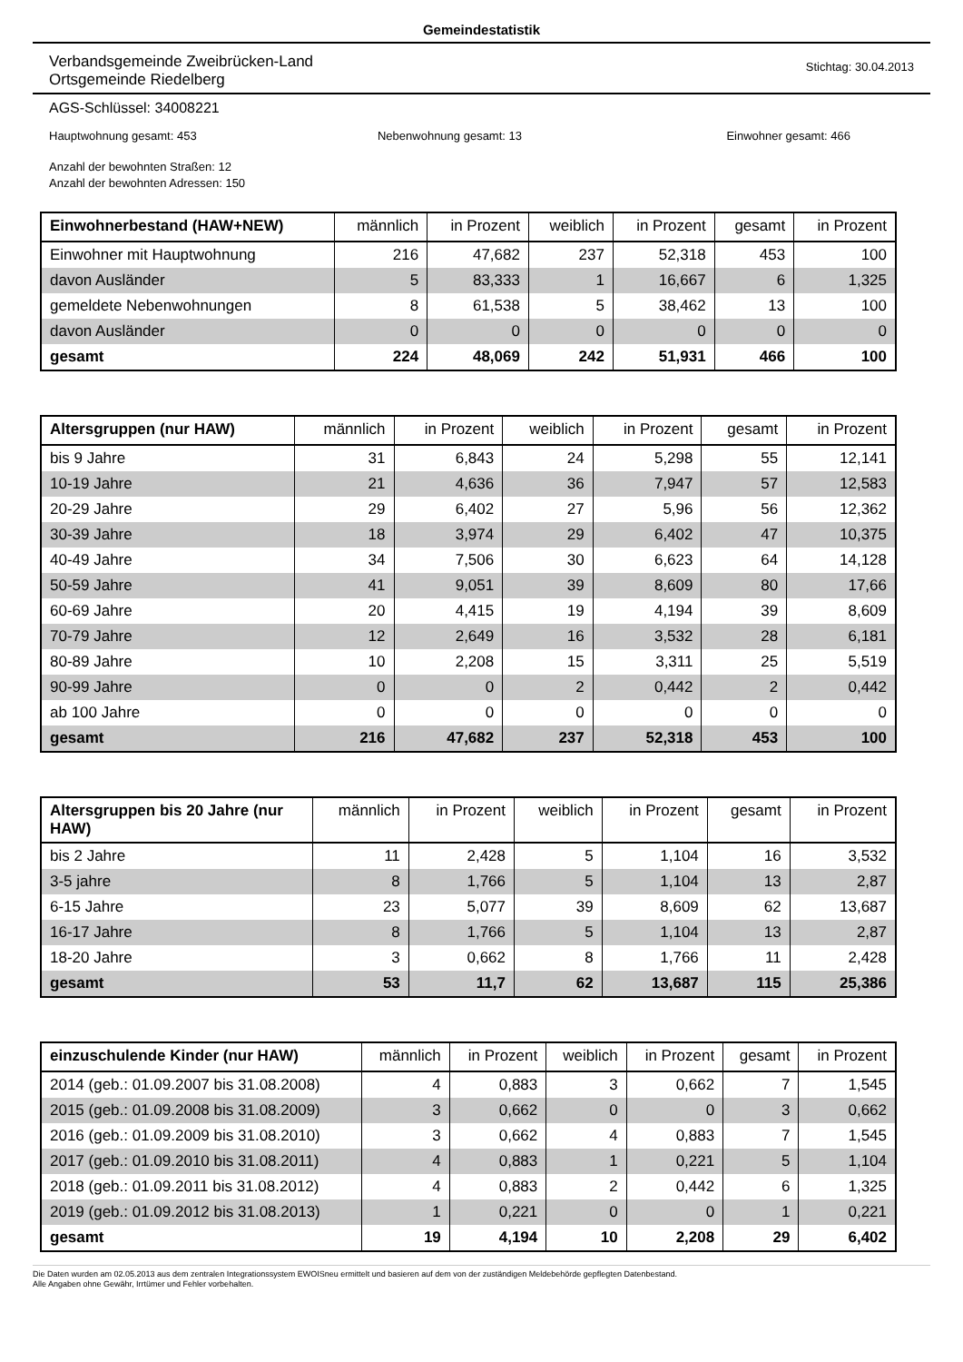Gemeindestatistik
Verbandsgemeinde Zweibrücken-Land
Ortsgemeinde Riedelberg
Stichtag: 30.04.2013
AGS-Schlüssel: 34008221
Hauptwohnung gesamt: 453 Nebenwohnung gesamt: 13 Einwohner gesamt: 466
Anzahl der bewohnten Straßen: 12
Anzahl der bewohnten Adressen: 150
| Einwohnerbestand (HAW+NEW) | männlich | in Prozent | weiblich | in Prozent | gesamt | in Prozent |
| --- | --- | --- | --- | --- | --- | --- |
| Einwohner mit Hauptwohnung | 216 | 47,682 | 237 | 52,318 | 453 | 100 |
| davon Ausländer | 5 | 83,333 | 1 | 16,667 | 6 | 1,325 |
| gemeldete Nebenwohnungen | 8 | 61,538 | 5 | 38,462 | 13 | 100 |
| davon Ausländer | 0 | 0 | 0 | 0 | 0 | 0 |
| gesamt | 224 | 48,069 | 242 | 51,931 | 466 | 100 |
| Altersgruppen (nur HAW) | männlich | in Prozent | weiblich | in Prozent | gesamt | in Prozent |
| --- | --- | --- | --- | --- | --- | --- |
| bis 9 Jahre | 31 | 6,843 | 24 | 5,298 | 55 | 12,141 |
| 10-19 Jahre | 21 | 4,636 | 36 | 7,947 | 57 | 12,583 |
| 20-29 Jahre | 29 | 6,402 | 27 | 5,96 | 56 | 12,362 |
| 30-39 Jahre | 18 | 3,974 | 29 | 6,402 | 47 | 10,375 |
| 40-49 Jahre | 34 | 7,506 | 30 | 6,623 | 64 | 14,128 |
| 50-59 Jahre | 41 | 9,051 | 39 | 8,609 | 80 | 17,66 |
| 60-69 Jahre | 20 | 4,415 | 19 | 4,194 | 39 | 8,609 |
| 70-79 Jahre | 12 | 2,649 | 16 | 3,532 | 28 | 6,181 |
| 80-89 Jahre | 10 | 2,208 | 15 | 3,311 | 25 | 5,519 |
| 90-99 Jahre | 0 | 0 | 2 | 0,442 | 2 | 0,442 |
| ab 100 Jahre | 0 | 0 | 0 | 0 | 0 | 0 |
| gesamt | 216 | 47,682 | 237 | 52,318 | 453 | 100 |
| Altersgruppen bis 20 Jahre (nur HAW) | männlich | in Prozent | weiblich | in Prozent | gesamt | in Prozent |
| --- | --- | --- | --- | --- | --- | --- |
| bis 2 Jahre | 11 | 2,428 | 5 | 1,104 | 16 | 3,532 |
| 3-5 jahre | 8 | 1,766 | 5 | 1,104 | 13 | 2,87 |
| 6-15 Jahre | 23 | 5,077 | 39 | 8,609 | 62 | 13,687 |
| 16-17 Jahre | 8 | 1,766 | 5 | 1,104 | 13 | 2,87 |
| 18-20 Jahre | 3 | 0,662 | 8 | 1,766 | 11 | 2,428 |
| gesamt | 53 | 11,7 | 62 | 13,687 | 115 | 25,386 |
| einzuschulende Kinder (nur HAW) | männlich | in Prozent | weiblich | in Prozent | gesamt | in Prozent |
| --- | --- | --- | --- | --- | --- | --- |
| 2014 (geb.: 01.09.2007 bis 31.08.2008) | 4 | 0,883 | 3 | 0,662 | 7 | 1,545 |
| 2015 (geb.: 01.09.2008 bis 31.08.2009) | 3 | 0,662 | 0 | 0 | 3 | 0,662 |
| 2016 (geb.: 01.09.2009 bis 31.08.2010) | 3 | 0,662 | 4 | 0,883 | 7 | 1,545 |
| 2017 (geb.: 01.09.2010 bis 31.08.2011) | 4 | 0,883 | 1 | 0,221 | 5 | 1,104 |
| 2018 (geb.: 01.09.2011 bis 31.08.2012) | 4 | 0,883 | 2 | 0,442 | 6 | 1,325 |
| 2019 (geb.: 01.09.2012 bis 31.08.2013) | 1 | 0,221 | 0 | 0 | 1 | 0,221 |
| gesamt | 19 | 4,194 | 10 | 2,208 | 29 | 6,402 |
Die Daten wurden am 02.05.2013 aus dem zentralen Integrationssystem EWOISneu ermittelt und basieren auf dem von der zuständigen Meldebehörde gepflegten Datenbestand.
Alle Angaben ohne Gewähr, Irrtümer und Fehler vorbehalten.